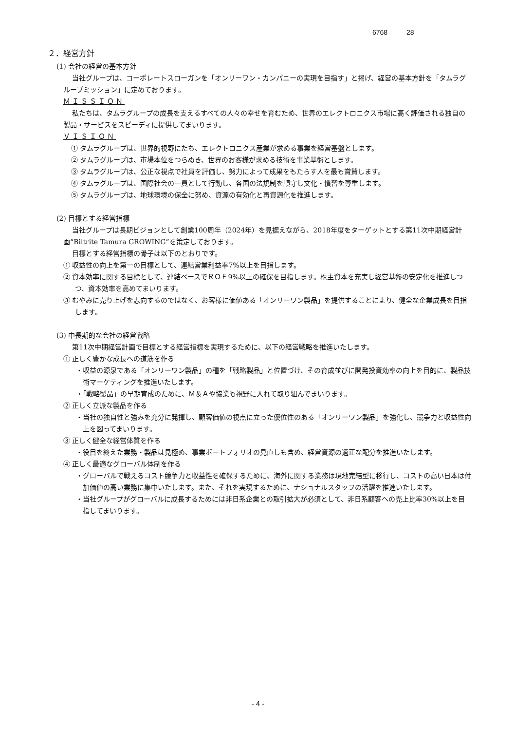6768 28
２．経営方針
(1) 会社の経営の基本方針
当社グループは、コーポレートスローガンを「オンリーワン・カンパニーの実現を目指す」と掲げ、経営の基本方針を「タムラグループミッション」に定めております。
ＭＩＳＳＩＯＮ
私たちは、タムラグループの成長を支えるすべての人々の幸せを育むため、世界のエレクトロニクス市場に高く評価される独自の製品・サービスをスピーディに提供してまいります。
ＶＩＳＩＯＮ
① タムラグループは、世界的視野にたち、エレクトロニクス産業が求める事業を経営基盤とします。
② タムラグループは、市場本位をつらぬき、世界のお客様が求める技術を事業基盤とします。
③ タムラグループは、公正な視点で社員を評価し、努力によって成果をもたらす人を最も賞賛します。
④ タムラグループは、国際社会の一員として行動し、各国の法規制を順守し文化・慣習を尊重します。
⑤ タムラグループは、地球環境の保全に努め、資源の有効化と再資源化を推進します。
(2) 目標とする経営指標
当社グループは長期ビジョンとして創業100周年（2024年）を見据えながら、2018年度をターゲットとする第11次中期経営計画“Biltrite Tamura GROWING”を策定しております。
目標とする経営指標の骨子は以下のとおりです。
① 収益性の向上を第一の目標として、連結営業利益率7%以上を目指します。
② 資本効率に関する目標として、連結ベースでＲＯＥ9%以上の確保を目指します。株主資本を充実し経営基盤の安定化を推進しつつ、資本効率を高めてまいります。
③ むやみに売り上げを志向するのではなく、お客様に価値ある「オンリーワン製品」を提供することにより、健全な企業成長を目指します。
(3) 中長期的な会社の経営戦略
第11次中期経営計画で目標とする経営指標を実現するために、以下の経営戦略を推進いたします。
① 正しく豊かな成長への道筋を作る
・収益の源泉である「オンリーワン製品」の種を「戦略製品」と位置づけ、その育成並びに開発投資効率の向上を目的に、製品技術マーケティングを推進いたします。
・「戦略製品」の早期育成のために、Ｍ＆Ａや協業も視野に入れて取り組んでまいります。
② 正しく立派な製品を作る
・当社の独自性と強みを充分に発揮し、顧客価値の視点に立った優位性のある「オンリーワン製品」を強化し、競争力と収益性向上を図ってまいります。
③ 正しく健全な経営体質を作る
・役目を終えた業務・製品は見極め、事業ポートフォリオの見直しも含め、経営資源の適正な配分を推進いたします。
④ 正しく最適なグローバル体制を作る
・グローバルで戦えるコスト競争力と収益性を確保するために、海外に関する業務は現地完結型に移行し、コストの高い日本は付加価値の高い業務に集中いたします。また、それを実現するために、ナショナルスタッフの活躍を推進いたします。
・当社グループがグローバルに成長するためには非日系企業との取引拡大が必須として、非日系顧客への売上比率30%以上を目指してまいります。
- 4 -